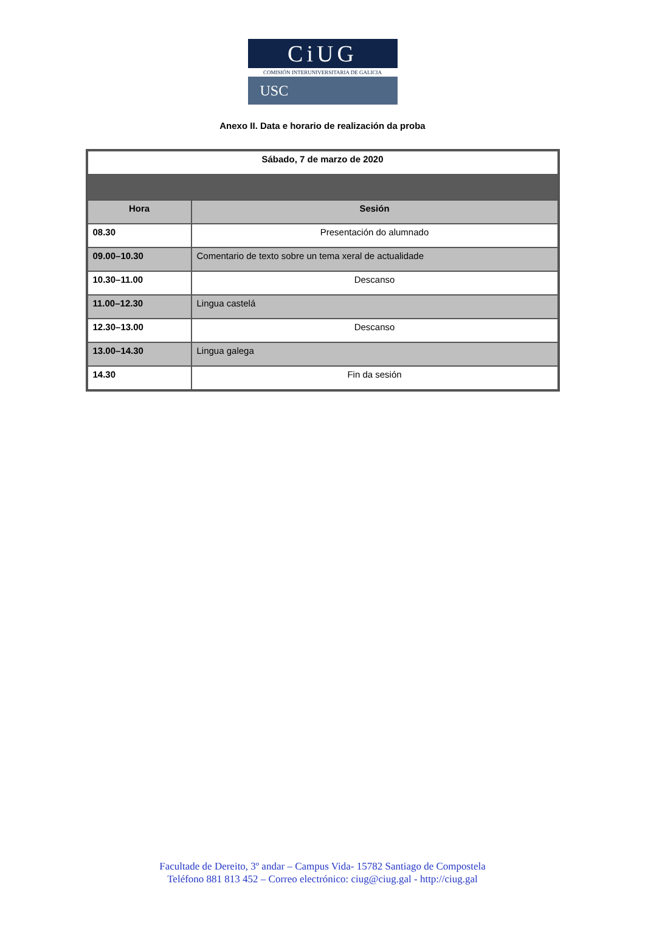CiUG
COMISIÓN INTERUNIVERSITARIA DE GALICIA
USC
Anexo II. Data e horario de realización da proba
| Sábado, 7 de marzo de 2020 | |
| --- | --- |
| Hora | Sesión |
| 08.30 | Presentación do alumnado |
| 09.00–10.30 | Comentario de texto sobre un tema xeral de actualidade |
| 10.30–11.00 | Descanso |
| 11.00–12.30 | Lingua castelá |
| 12.30–13.00 | Descanso |
| 13.00–14.30 | Lingua galega |
| 14.30 | Fin da sesión |
Facultade de Dereito, 3º andar – Campus Vida- 15782 Santiago de Compostela
Teléfono 881 813 452 – Correo electrónico: ciug@ciug.gal - http://ciug.gal